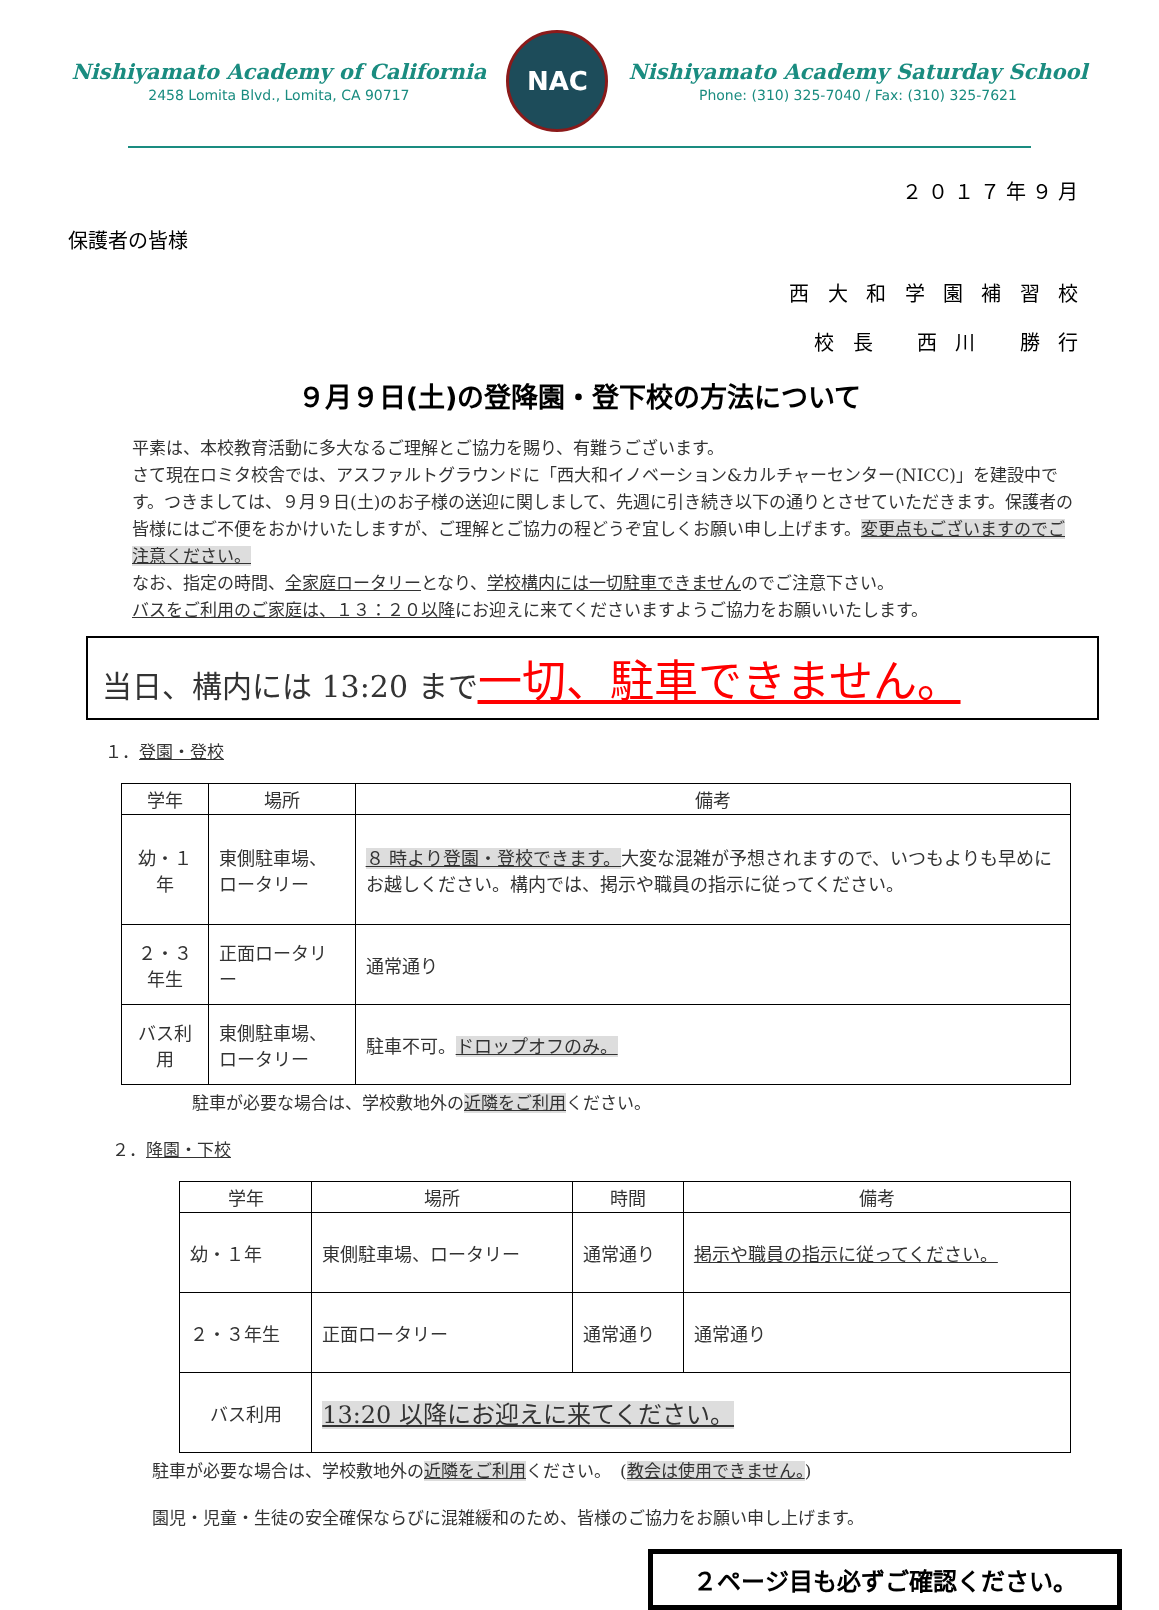Nishiyamato Academy of California
2458 Lomita Blvd., Lomita, CA 90717
NAC
Nishiyamato Academy Saturday School
Phone: (310) 325-7040 / Fax: (310) 325-7621
２０１７年９月
保護者の皆様
西 大 和 学 園 補 習 校
校 長　 西 川　 勝 行
９月９日(土)の登降園・登下校の方法について
平素は、本校教育活動に多大なるご理解とご協力を賜り、有難うございます。
さて現在ロミタ校舎では、アスファルトグラウンドに「西大和イノベーション&カルチャーセンター(NICC)」を建設中です。つきましては、９月９日(土)のお子様の送迎に関しまして、先週に引き続き以下の通りとさせていただきます。保護者の皆様にはご不便をおかけいたしますが、ご理解とご協力の程どうぞ宜しくお願い申し上げます。変更点もございますのでご注意ください。
なお、指定の時間、全家庭ロータリーとなり、学校構内には一切駐車できませんのでご注意下さい。
バスをご利用のご家庭は、１３：２０以降にお迎えに来てくださいますようご協力をお願いいたします。
当日、構内には 13:20 まで一切、駐車できません。
１．登園・登校
| 学年 | 場所 | 備考 |
| --- | --- | --- |
| 幼・１年 | 東側駐車場、ロータリー | ８ 時より登園・登校できます。 大変な混雑が予想されますので、いつもよりも早めにお越しください。構内では、掲示や職員の指示に従ってください。 |
| ２・３年生 | 正面ロータリー | 通常通り |
| バス利用 | 東側駐車場、ロータリー | 駐車不可。 ドロップオフのみ。 |
駐車が必要な場合は、学校敷地外の近隣をご利用ください。
２．降園・下校
| 学年 | 場所 | 時間 | 備考 |
| --- | --- | --- | --- |
| 幼・１年 | 東側駐車場、ロータリー | 通常通り | 掲示や職員の指示に従ってください。 |
| ２・３年生 | 正面ロータリー | 通常通り | 通常通り |
| バス利用 | 13:20 以降にお迎えに来てください。 | | |
駐車が必要な場合は、学校敷地外の近隣をご利用ください。　(教会は使用できません。)
園児・児童・生徒の安全確保ならびに混雑緩和のため、皆様のご協力をお願い申し上げます。
２ページ目も必ずご確認ください。